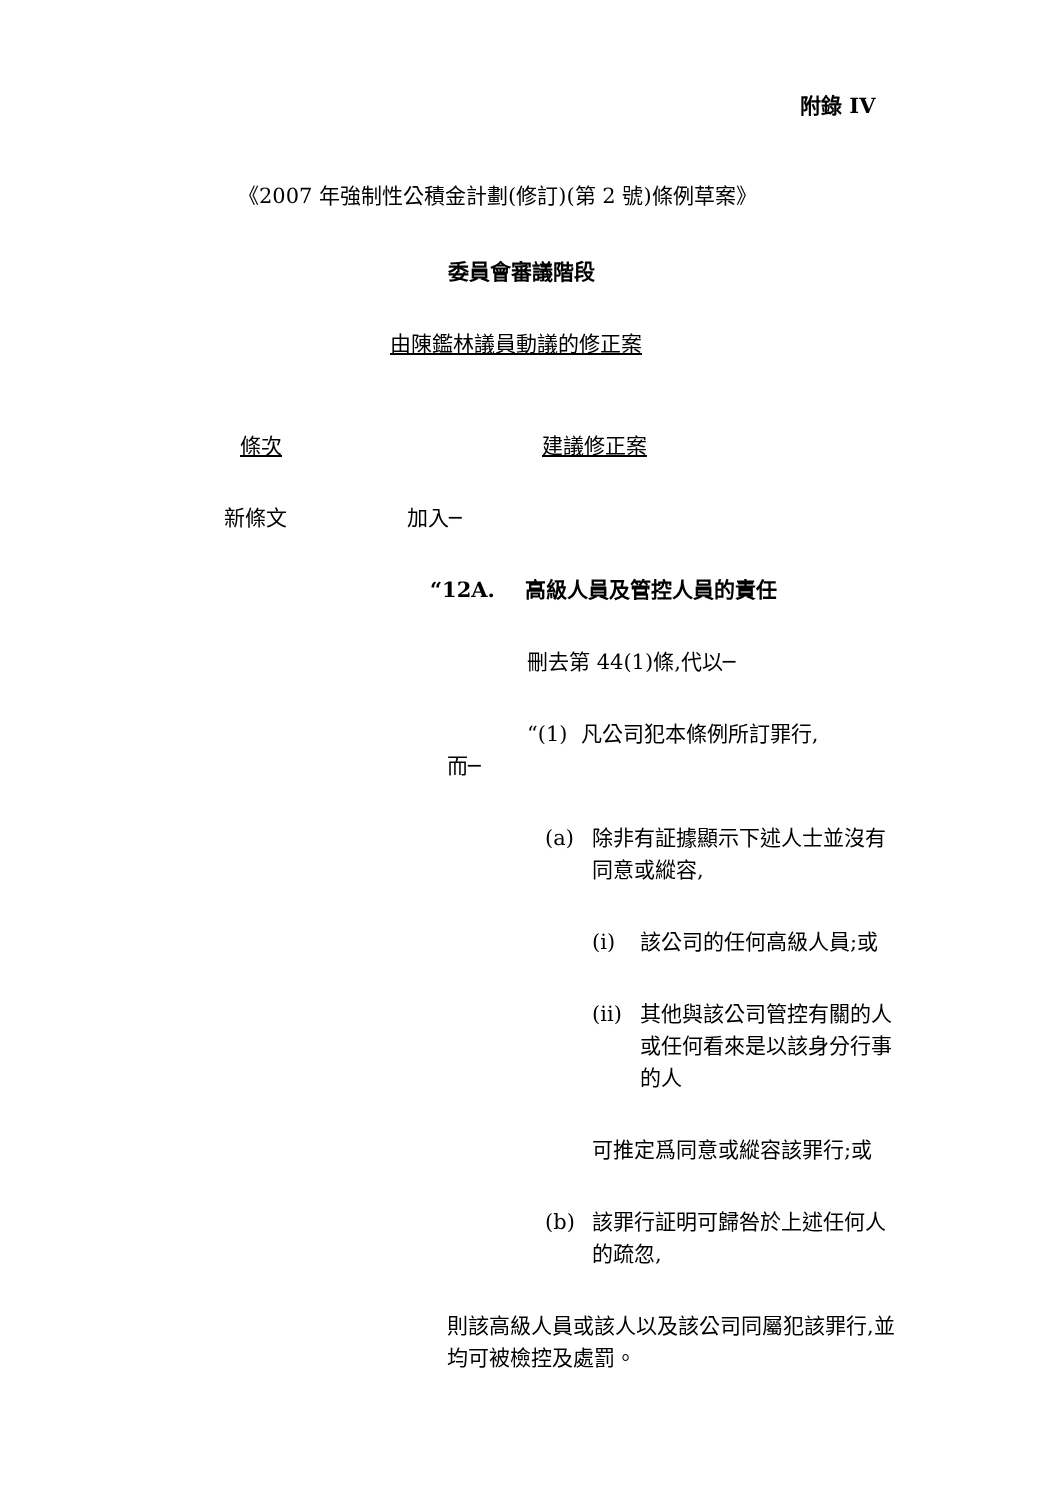附錄 IV
《2007 年強制性公積金計劃(修訂)(第 2 號)條例草案》
委員會審議階段
由陳鑑林議員動議的修正案
條次 建議修正案
新條文 加入─
“12A. 高級人員及管控人員的責任
刪去第 44(1)條,代以─
“(1) 凡公司犯本條例所訂罪行,
而─
(a) 除非有証據顯示下述人士並沒有同意或縱容,
(i) 該公司的任何高級人員;或
(ii) 其他與該公司管控有關的人或任何看來是以該身分行事的人
可推定爲同意或縱容該罪行;或
(b) 該罪行証明可歸咎於上述任何人的疏忽,
則該高級人員或該人以及該公司同屬犯該罪行,並均可被檢控及處罰。